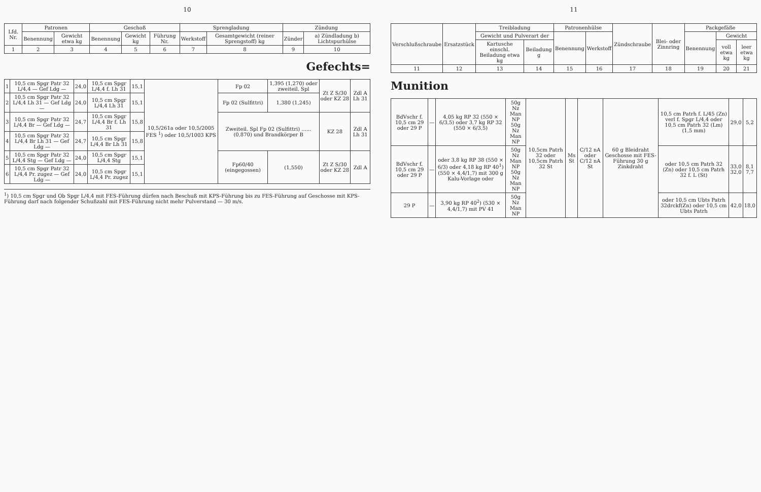10
| Lfd. Nr. | Patronen | | Geschoß | | | Sprengladung | | Zündung | |
| --- | --- | --- | --- | --- | --- | --- | --- | --- | --- |
| | Benennung | Gewicht etwa kg | Benennung | Gewicht kg | Führung Nr. | Werkstoff | Gesamtgewicht (reiner Sprengstoff) kg | Zünder | a) Zündladung b) Lichtspurhülse |
| 1 | 2 | 3 | 4 | 5 | 6 | 7 | 8 | 9 | 10 |
Gefechts=
| 1 | 10,5 cm Spgr Patr 32 L/4,4 — Gef Ldg — | 24,0 | 10,5 cm Spgr L/4,4 f. Lh 31 | 15,1 | 10,5/261a oder 10,5/2005 FES <sup>1</sup>) oder 10,5/1003 KPS | Fp 02 | 1,395 (1,270) oder zweiteil. Spl | Zt Z S/30 oder KZ 28 | Zdl A Lh 31 |
| 2 | 10,5 cm Spgr Patr 32 L/4,4 Lh 31 — Gef Ldg — | 24,0 | 10,5 cm Spgr L/4,4 Lh 31 | 15,1 | | Fp 02 (Sulfittri) | 1,380 (1,245) | | |
| 3 | 10,5 cm Spgr Patr 32 L/4,4 Br — Gef Ldg — | 24,7 | 10,5 cm Spgr L/4,4 Br f. Lh 31 | 15,8 | | Zweiteil. Spl Fp 02 (Sulfittri) ...... (0,870) und Brandkörper B | | KZ 28 | Zdl A Lh 31 |
| 4 | 10,5 cm Spgr Patr 32 L/4,4 Br Lh 31 — Gef Ldg — | 24,7 | 10,5 cm Spgr L/4,4 Br Lh 31 | 15,8 | | | | | |
| 5 | 10,5 cm Spgr Patr 32 L/4,4 Stg — Gef Ldg — | 24,0 | 10,5 cm Spgr L/4,4 Stg | 15,1 | | Fp60/40 (eingegossen) | (1,550) | Zt Z S/30 oder KZ 28 | Zdl A |
| 6 | 10,5 cm Spgr Patr 32 L/4,4 Pr. zugez — Gef Ldg — | 24,0 | 10,5 cm Spgr L/4,4 Pr. zugez | 15,1 | | | | | |
<sup>1</sup>) 10,5 cm Spgr und Ob Spgr L/4,4 mit FES-Führung dürfen nach Beschuß mit KPS-Führung bis zu FES-Führung auf Geschosse mit KPS-Führung darf nach folgender Schußzahl mit FES-Führung nicht mehr Pulverstand — 30 m/s.
11
| Verschlußschraube | Ersatzstück | Treibladung | | Patronenhülse | | Zündschraube | Blei- oder Zinnring | Packgefäße | | |
| --- | --- | --- | --- | --- | --- | --- | --- | --- | --- | --- |
| | | Gewicht und Pulverart der | | Benennung | Werkstoff | | | Benennung | Gewicht | |
| | | Kartusche einschl. Beiladung etwa kg | Beiladung g | | | | | | voll etwa kg | leer etwa kg |
| 11 | 12 | 13 | 14 | 15 | 16 | 17 | 18 | 19 | 20 | 21 |
Munition
| BdVschr f. 10,5 cm 29 oder 29 P | — | 4,05 kg RP 32 (550 × 6/3,5) oder 3,7 kg RP 32 (550 × 6/3,5) | 50g Nz Man NP 50g Nz Man NP | 10,5cm Patrh 32 oder 10,5cm Patrh 32 St | Ms St | C/12 nA oder C/12 nA St | 60 g Bleidraht Geschosse mit FES-Führung 30 g Zinkdraht | 10,5 cm Patrh f. L/45 (Zn) verl f. Spgr L/4,4 oder 10,5 cm Patrh 32 (Lm) (1,5 mm) | 29,0 | 5,2 |
| BdVschr f. 10,5 cm 29 oder 29 P | — | oder 3,8 kg RP 38 (550 × 6/3) oder 4,18 kg RP 40<sup>1</sup>) (550 × 4,4/1,7) mit 300 g Kalu-Vorlage oder | 50g Nz Man NP 50g Nz Man NP | | | | | oder 10,5 cm Patrh 32 (Zn) oder 10,5 cm Patrh 32 f. L (St) | 33,0 32,0 | 8,1 7,7 |
| 29 P | — | 3,90 kg RP 40<sup>2</sup>) (530 × 4,4/1,7) mit PV 41 | 50g Nz Man NP | | | | | oder 10,5 cm Ubts Patrh 32drckf(Zn) oder 10,5 cm Ubts Patrh | 42,0 | 18,0 |